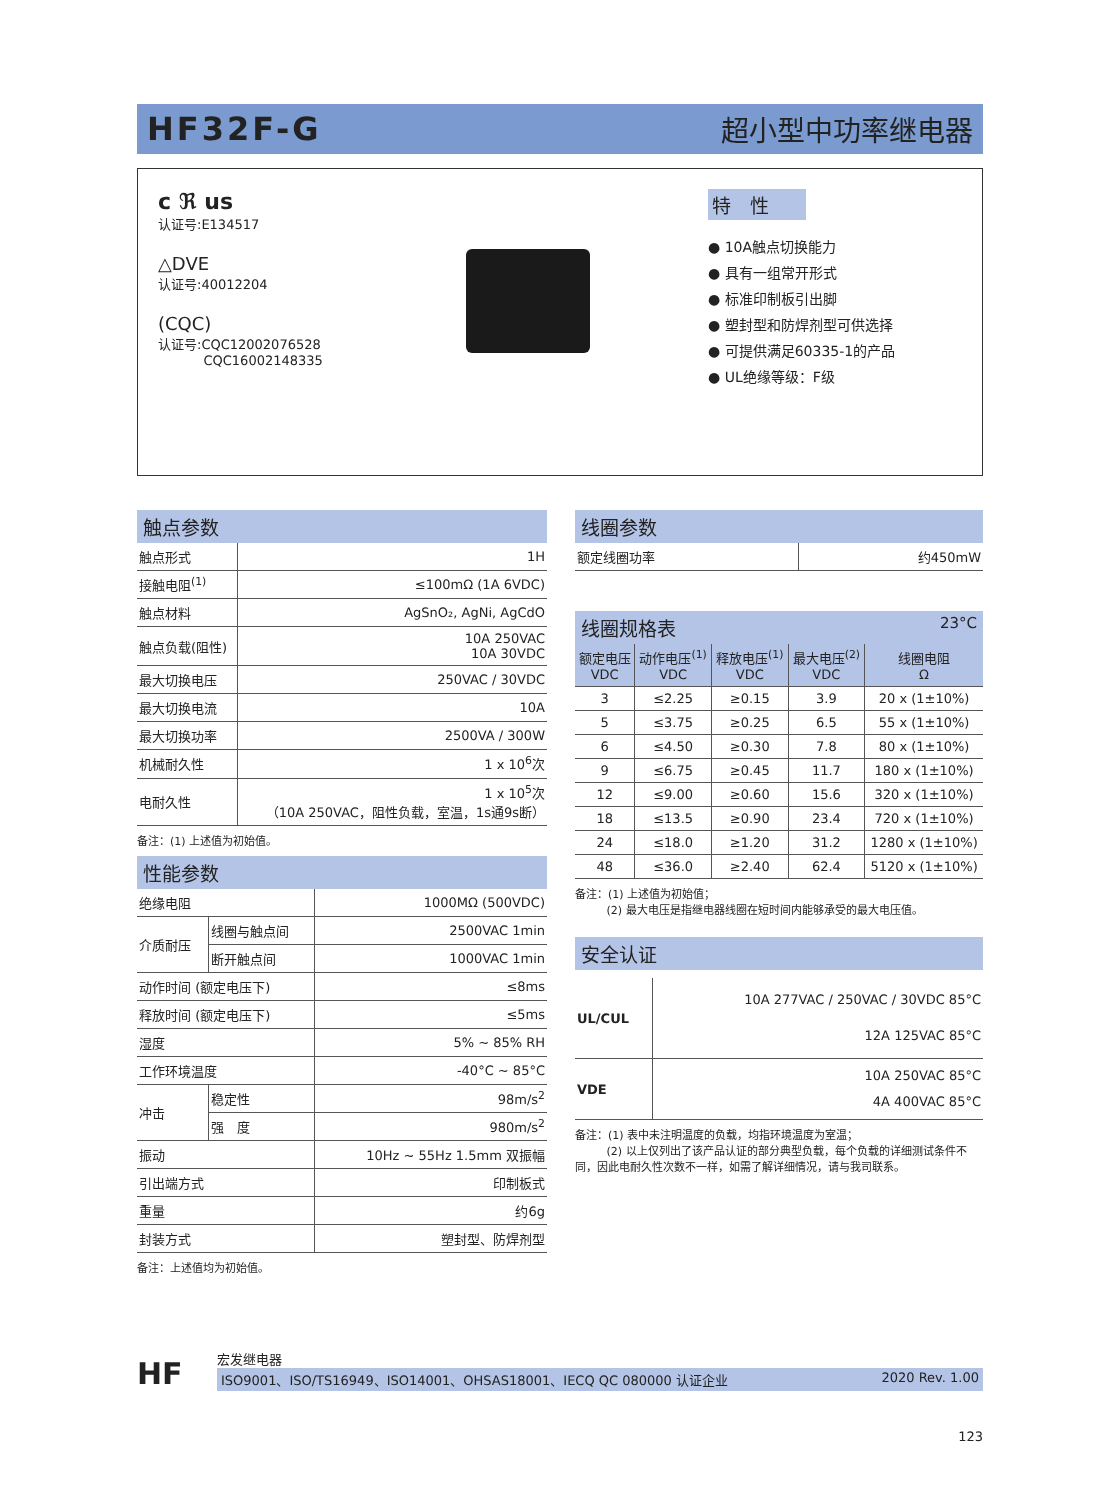HF32F-G 超小型中功率继电器
c ℜ us
认证号:E134517
△DVE
认证号:40012204
(CQC)
认证号:CQC12002076528
CQC16002148335
特　性
● 10A触点切换能力
● 具有一组常开形式
● 标准印制板引出脚
● 塑封型和防焊剂型可供选择
● 可提供满足60335-1的产品
● UL绝缘等级：F级
触点参数
| 触点形式 | 1H |
| 接触电阻<sup>(1)</sup> | ≤100mΩ (1A 6VDC) |
| 触点材料 | AgSnO₂, AgNi, AgCdO |
| 触点负载(阻性) | 10A 250VAC 10A 30VDC |
| 最大切换电压 | 250VAC / 30VDC |
| 最大切换电流 | 10A |
| 最大切换功率 | 2500VA / 300W |
| 机械耐久性 | 1 x 10<sup>6</sup>次 |
| 电耐久性 | 1 x 10<sup>5</sup>次 （10A 250VAC，阻性负载，室温，1s通9s断） |
备注：(1) 上述值为初始值。
性能参数
| 绝缘电阻 | | 1000MΩ (500VDC) |
| 介质耐压 | 线圈与触点间 | 2500VAC 1min |
| | 断开触点间 | 1000VAC 1min |
| 动作时间 (额定电压下) | | ≤8ms |
| 释放时间 (额定电压下) | | ≤5ms |
| 湿度 | | 5% ~ 85% RH |
| 工作环境温度 | | -40°C ~ 85°C |
| 冲击 | 稳定性 | 98m/s<sup>2</sup> |
| | 强 度 | 980m/s<sup>2</sup> |
| 振动 | | 10Hz ~ 55Hz 1.5mm 双振幅 |
| 引出端方式 | | 印制板式 |
| 重量 | | 约6g |
| 封装方式 | | 塑封型、防焊剂型 |
备注：上述值均为初始值。
线圈参数
| 额定线圈功率 | 约450mW |
线圈规格表 23°C
| 额定电压 VDC | 动作电压<sup>(1)</sup> VDC | 释放电压<sup>(1)</sup> VDC | 最大电压<sup>(2)</sup> VDC | 线圈电阻 Ω |
| --- | --- | --- | --- | --- |
| 3 | ≤2.25 | ≥0.15 | 3.9 | 20 x (1±10%) |
| 5 | ≤3.75 | ≥0.25 | 6.5 | 55 x (1±10%) |
| 6 | ≤4.50 | ≥0.30 | 7.8 | 80 x (1±10%) |
| 9 | ≤6.75 | ≥0.45 | 11.7 | 180 x (1±10%) |
| 12 | ≤9.00 | ≥0.60 | 15.6 | 320 x (1±10%) |
| 18 | ≤13.5 | ≥0.90 | 23.4 | 720 x (1±10%) |
| 24 | ≤18.0 | ≥1.20 | 31.2 | 1280 x (1±10%) |
| 48 | ≤36.0 | ≥2.40 | 62.4 | 5120 x (1±10%) |
备注：(1) 上述值为初始值；
(2) 最大电压是指继电器线圈在短时间内能够承受的最大电压值。
安全认证
| UL/CUL | 10A 277VAC / 250VAC / 30VDC 85°C 12A 125VAC 85°C |
| VDE | 10A 250VAC 85°C 4A 400VAC 85°C |
备注：(1) 表中未注明温度的负载，均指环境温度为室温；
(2) 以上仅列出了该产品认证的部分典型负载，每个负载的详细测试条件不同，因此电耐久性次数不一样，如需了解详细情况，请与我司联系。
HF
宏发继电器
ISO9001、ISO/TS16949、ISO14001、OHSAS18001、IECQ QC 080000 认证企业 2020 Rev. 1.00
123